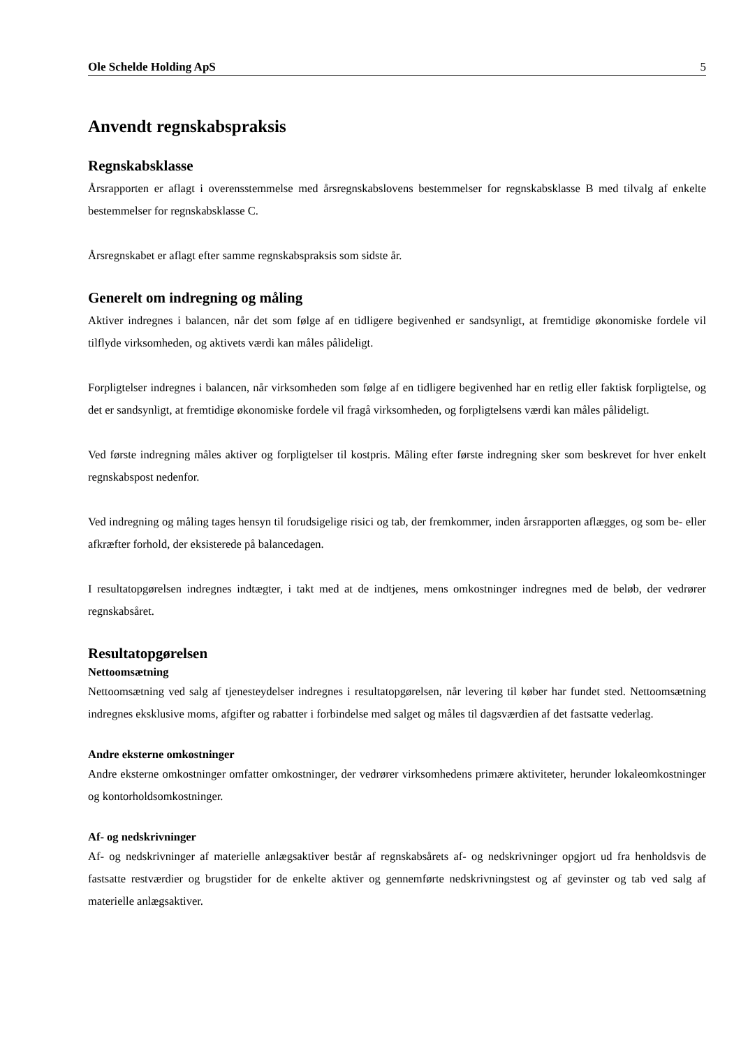Ole Schelde Holding ApS 5
Anvendt regnskabspraksis
Regnskabsklasse
Årsrapporten er aflagt i overensstemmelse med årsregnskabslovens bestemmelser for regnskabsklasse B med tilvalg af enkelte bestemmelser for regnskabsklasse C.
Årsregnskabet er aflagt efter samme regnskabspraksis som sidste år.
Generelt om indregning og måling
Aktiver indregnes i balancen, når det som følge af en tidligere begivenhed er sandsynligt, at fremtidige økonomiske fordele vil tilflyde virksomheden, og aktivets værdi kan måles pålideligt.
Forpligtelser indregnes i balancen, når virksomheden som følge af en tidligere begivenhed har en retlig eller faktisk forpligtelse, og det er sandsynligt, at fremtidige økonomiske fordele vil fragå virksomheden, og forpligtelsens værdi kan måles pålideligt.
Ved første indregning måles aktiver og forpligtelser til kostpris. Måling efter første indregning sker som beskrevet for hver enkelt regnskabspost nedenfor.
Ved indregning og måling tages hensyn til forudsigelige risici og tab, der fremkommer, inden årsrapporten aflægges, og som be- eller afkræfter forhold, der eksisterede på balancedagen.
I resultatopgørelsen indregnes indtægter, i takt med at de indtjenes, mens omkostninger indregnes med de beløb, der vedrører regnskabsåret.
Resultatopgørelsen
Nettoomsætning
Nettoomsætning ved salg af tjenesteydelser indregnes i resultatopgørelsen, når levering til køber har fundet sted. Nettoomsætning indregnes eksklusive moms, afgifter og rabatter i forbindelse med salget og måles til dagsværdien af det fastsatte vederlag.
Andre eksterne omkostninger
Andre eksterne omkostninger omfatter omkostninger, der vedrører virksomhedens primære aktiviteter, herunder lokaleomkostninger og kontorholdsomkostninger.
Af- og nedskrivninger
Af- og nedskrivninger af materielle anlægsaktiver består af regnskabsårets af- og nedskrivninger opgjort ud fra henholdsvis de fastsatte restværdier og brugstider for de enkelte aktiver og gennemførte nedskrivningstest og af gevinster og tab ved salg af materielle anlægsaktiver.